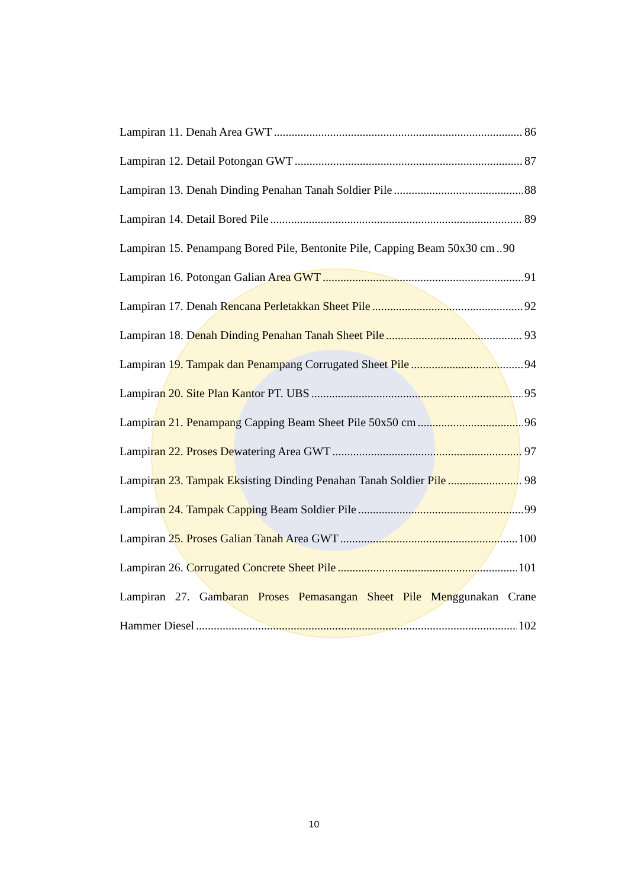Lampiran 11. Denah Area GWT 86
Lampiran 12. Detail Potongan GWT 87
Lampiran 13. Denah Dinding Penahan Tanah Soldier Pile 88
Lampiran 14. Detail Bored Pile 89
Lampiran 15. Penampang Bored Pile, Bentonite Pile, Capping Beam 50x30 cm 90
Lampiran 16. Potongan Galian Area GWT 91
Lampiran 17. Denah Rencana Perletakkan Sheet Pile 92
Lampiran 18. Denah Dinding Penahan Tanah Sheet Pile 93
Lampiran 19. Tampak dan Penampang Corrugated Sheet Pile 94
Lampiran 20. Site Plan Kantor PT. UBS 95
Lampiran 21. Penampang Capping Beam Sheet Pile 50x50 cm 96
Lampiran 22. Proses Dewatering Area GWT 97
Lampiran 23. Tampak Eksisting Dinding Penahan Tanah Soldier Pile 98
Lampiran 24. Tampak Capping Beam Soldier Pile 99
Lampiran 25. Proses Galian Tanah Area GWT 100
Lampiran 26. Corrugated Concrete Sheet Pile 101
Lampiran 27. Gambaran Proses Pemasangan Sheet Pile Menggunakan Crane
Hammer Diesel 102
10